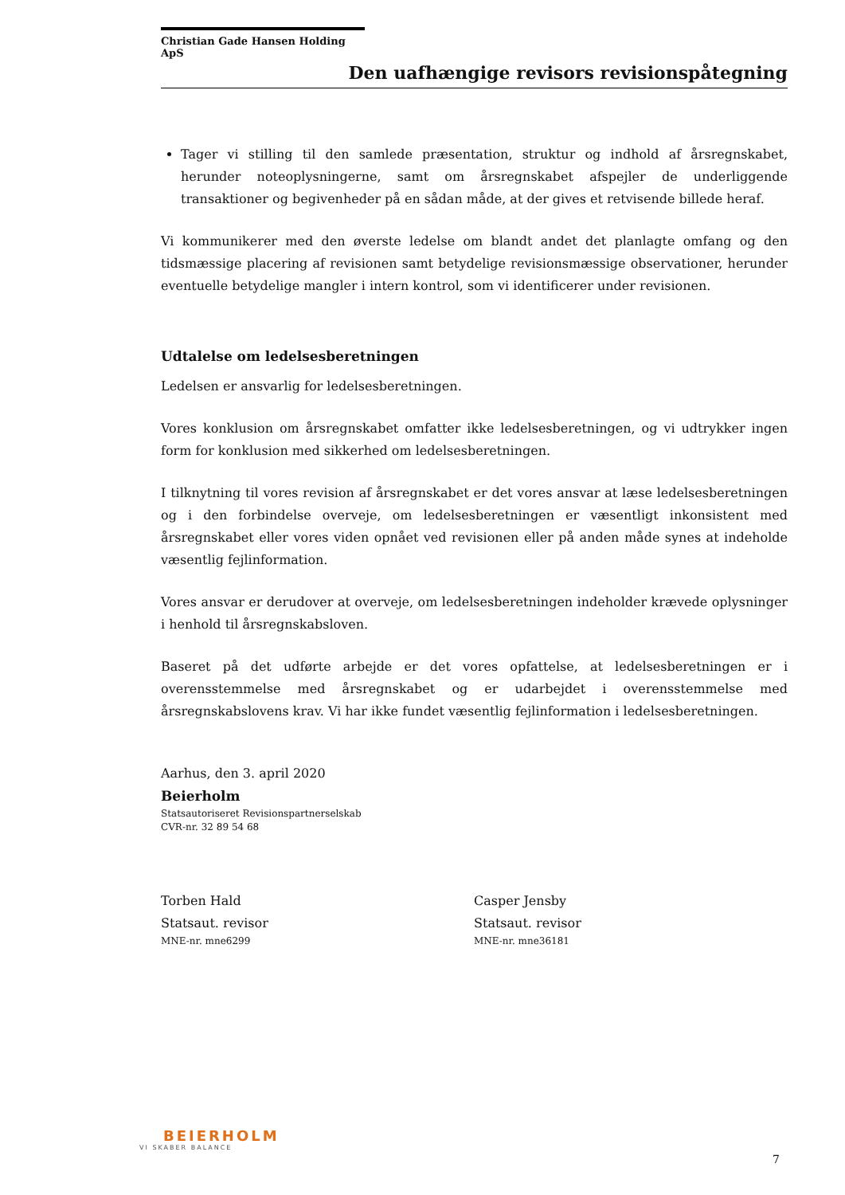Christian Gade Hansen Holding ApS
Den uafhængige revisors revisionspåtegning
Tager vi stilling til den samlede præsentation, struktur og indhold af årsregnskabet, herunder noteoplysningerne, samt om årsregnskabet afspejler de underliggende transaktioner og begivenheder på en sådan måde, at der gives et retvisende billede heraf.
Vi kommunikerer med den øverste ledelse om blandt andet det planlagte omfang og den tidsmæssige placering af revisionen samt betydelige revisionsmæssige observationer, herunder eventuelle betydelige mangler i intern kontrol, som vi identificerer under revisionen.
Udtalelse om ledelsesberetningen
Ledelsen er ansvarlig for ledelsesberetningen.
Vores konklusion om årsregnskabet omfatter ikke ledelsesberetningen, og vi udtrykker ingen form for konklusion med sikkerhed om ledelsesberetningen.
I tilknytning til vores revision af årsregnskabet er det vores ansvar at læse ledelsesberetningen og i den forbindelse overveje, om ledelsesberetningen er væsentligt inkonsistent med årsregnskabet eller vores viden opnået ved revisionen eller på anden måde synes at indeholde væsentlig fejlinformation.
Vores ansvar er derudover at overveje, om ledelsesberetningen indeholder krævede oplysninger i henhold til årsregnskabsloven.
Baseret på det udførte arbejde er det vores opfattelse, at ledelsesberetningen er i overensstemmelse med årsregnskabet og er udarbejdet i overensstemmelse med årsregnskabslovens krav. Vi har ikke fundet væsentlig fejlinformation i ledelsesberetningen.
Aarhus, den 3. april 2020
Beierholm
Statsautoriseret Revisionspartnerselskab
CVR-nr. 32 89 54 68
Torben Hald
Statsaut. revisor
MNE-nr. mne6299
Casper Jensby
Statsaut. revisor
MNE-nr. mne36181
BEIERHOLM
VI SKABER BALANCE
7